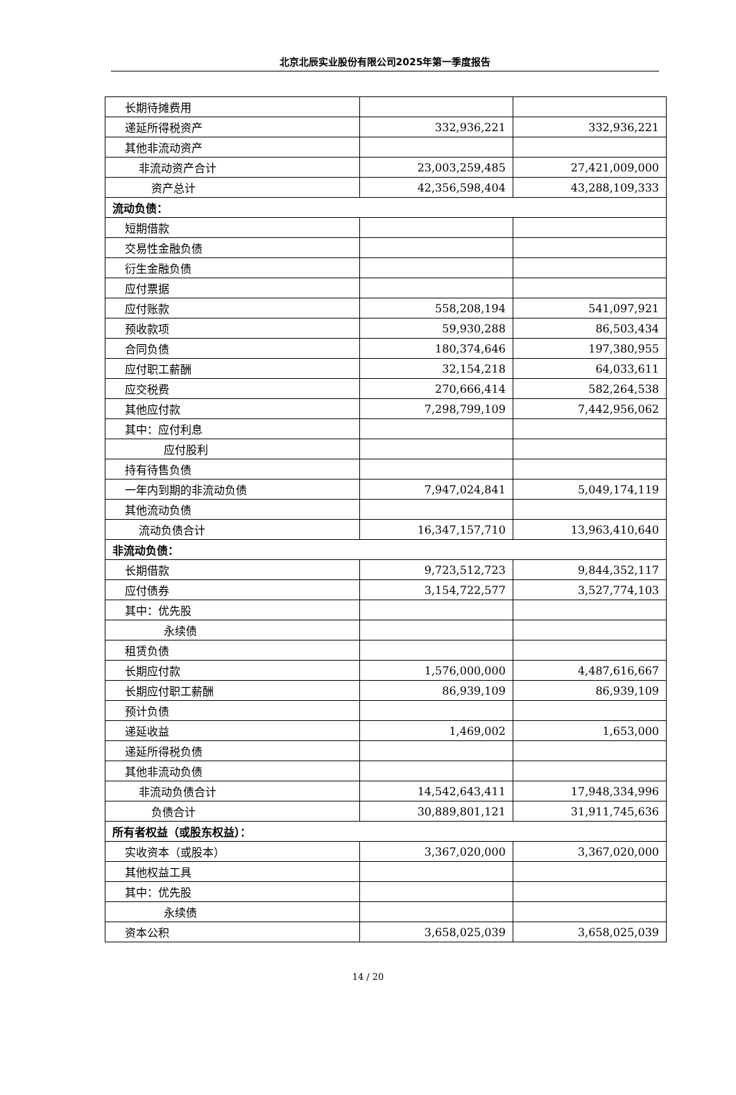北京北辰实业股份有限公司2025年第一季度报告
| 长期待摊费用 | | |
| 递延所得税资产 | 332,936,221 | 332,936,221 |
| 其他非流动资产 | | |
| 非流动资产合计 | 23,003,259,485 | 27,421,009,000 |
| 资产总计 | 42,356,598,404 | 43,288,109,333 |
| 流动负债： | | |
| 短期借款 | | |
| 交易性金融负债 | | |
| 衍生金融负债 | | |
| 应付票据 | | |
| 应付账款 | 558,208,194 | 541,097,921 |
| 预收款项 | 59,930,288 | 86,503,434 |
| 合同负债 | 180,374,646 | 197,380,955 |
| 应付职工薪酬 | 32,154,218 | 64,033,611 |
| 应交税费 | 270,666,414 | 582,264,538 |
| 其他应付款 | 7,298,799,109 | 7,442,956,062 |
| 其中：应付利息 | | |
| 应付股利 | | |
| 持有待售负债 | | |
| 一年内到期的非流动负债 | 7,947,024,841 | 5,049,174,119 |
| 其他流动负债 | | |
| 流动负债合计 | 16,347,157,710 | 13,963,410,640 |
| 非流动负债： | | |
| 长期借款 | 9,723,512,723 | 9,844,352,117 |
| 应付债券 | 3,154,722,577 | 3,527,774,103 |
| 其中：优先股 | | |
| 永续债 | | |
| 租赁负债 | | |
| 长期应付款 | 1,576,000,000 | 4,487,616,667 |
| 长期应付职工薪酬 | 86,939,109 | 86,939,109 |
| 预计负债 | | |
| 递延收益 | 1,469,002 | 1,653,000 |
| 递延所得税负债 | | |
| 其他非流动负债 | | |
| 非流动负债合计 | 14,542,643,411 | 17,948,334,996 |
| 负债合计 | 30,889,801,121 | 31,911,745,636 |
| 所有者权益（或股东权益）： | | |
| 实收资本（或股本） | 3,367,020,000 | 3,367,020,000 |
| 其他权益工具 | | |
| 其中：优先股 | | |
| 永续债 | | |
| 资本公积 | 3,658,025,039 | 3,658,025,039 |
14 / 20